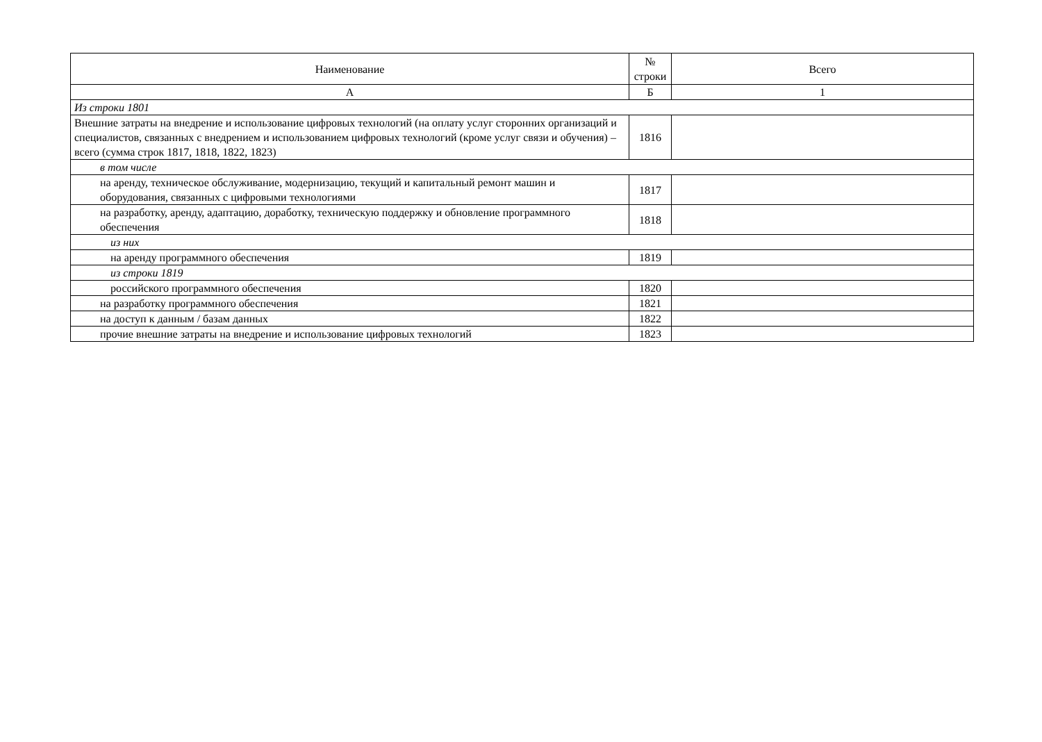| Наименование | № строки | Всего |
| --- | --- | --- |
| А | Б | 1 |
| Из строки 1801 | | |
| Внешние затраты на внедрение и использование цифровых технологий (на оплату услуг сторонних организаций и специалистов, связанных с внедрением и использованием цифровых технологий (кроме услуг связи и обучения) – всего (сумма строк 1817, 1818, 1822, 1823) | 1816 | |
| в том числе | | |
| на аренду, техническое обслуживание, модернизацию, текущий и капитальный ремонт машин и оборудования, связанных с цифровыми технологиями | 1817 | |
| на разработку, аренду, адаптацию, доработку, техническую поддержку и обновление программного обеспечения | 1818 | |
| из них | | |
| на аренду программного обеспечения | 1819 | |
| из строки 1819 | | |
| российского программного обеспечения | 1820 | |
| на разработку программного обеспечения | 1821 | |
| на доступ к данным / базам данных | 1822 | |
| прочие внешние затраты на внедрение и использование цифровых технологий | 1823 | |